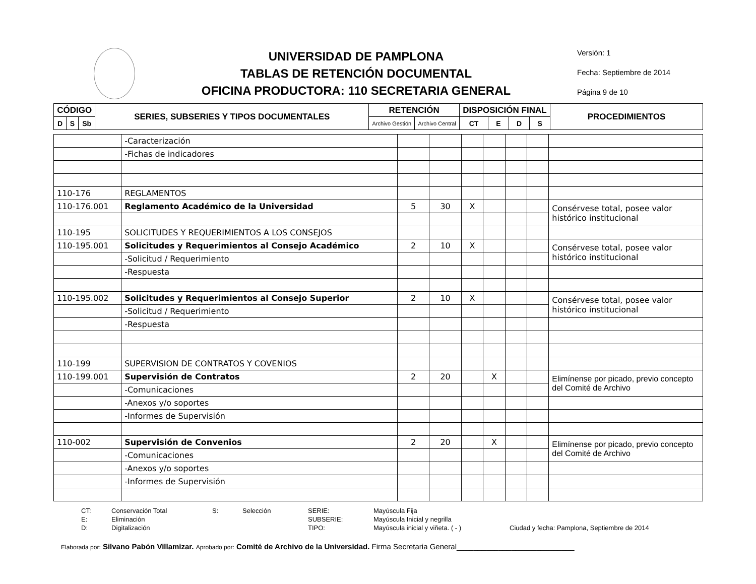UNIVERSIDAD DE PAMPLONA
TABLAS DE RETENCIÓN DOCUMENTAL
OFICINA PRODUCTORA: 110 SECRETARIA GENERAL
Versión: 1
Fecha: Septiembre de 2014
Página 9 de 10
| CÓDIGO | | | SERIES, SUBSERIES Y TIPOS DOCUMENTALES | RETENCIÓN | | DISPOSICIÓN FINAL | | | | PROCEDIMIENTOS |
| --- | --- | --- | --- | --- | --- | --- | --- | --- | --- | --- |
| D | S | Sb | | Archivo Gestión | Archivo Central | CT | E | D | S | |
| | -Caracterización | | | | | | | |
| | -Fichas de indicadores | | | | | | | |
| 110-176 | REGLAMENTOS | | | | | | | |
| 110-176.001 | Reglamento Académico de la Universidad | 5 | 30 | X | | | | Consérvese total, posee valor histórico institucional |
| 110-195 | SOLICITUDES Y REQUERIMIENTOS A LOS CONSEJOS | | | | | | | |
| 110-195.001 | Solicitudes y Requerimientos al Consejo Académico | 2 | 10 | X | | | | Consérvese total, posee valor histórico institucional |
| | -Solicitud / Requerimiento | | | | | | | |
| | -Respuesta | | | | | | | |
| 110-195.002 | Solicitudes y Requerimientos al Consejo Superior | 2 | 10 | X | | | | Consérvese total, posee valor histórico institucional |
| | -Solicitud / Requerimiento | | | | | | | |
| | -Respuesta | | | | | | | |
| 110-199 | SUPERVISION DE CONTRATOS Y COVENIOS | | | | | | | |
| 110-199.001 | Supervisión de Contratos | 2 | 20 | | X | | | Elimínense por picado, previo concepto del Comité de Archivo |
| | -Comunicaciones | | | | | | | |
| | -Anexos y/o soportes | | | | | | | |
| | -Informes de Supervisión | | | | | | | |
| 110-002 | Supervisión de Convenios | 2 | 20 | | X | | | Elimínense por picado, previo concepto del Comité de Archivo |
| | -Comunicaciones | | | | | | | |
| | -Anexos y/o soportes | | | | | | | |
| | -Informes de Supervisión | | | | | | | |
CT: Conservación Total S: Selección SERIE: Mayúscula Fija E: Eliminación SUBSERIE: Mayúscula Inicial y negrilla D: Digitalización TIPO: Mayúscula inicial y viñeta. ( - ) Ciudad y fecha: Pamplona, Septiembre de 2014
Elaborada por: Silvano Pabón Villamizar. Aprobado por: Comité de Archivo de la Universidad. Firma Secretaria General____________________________